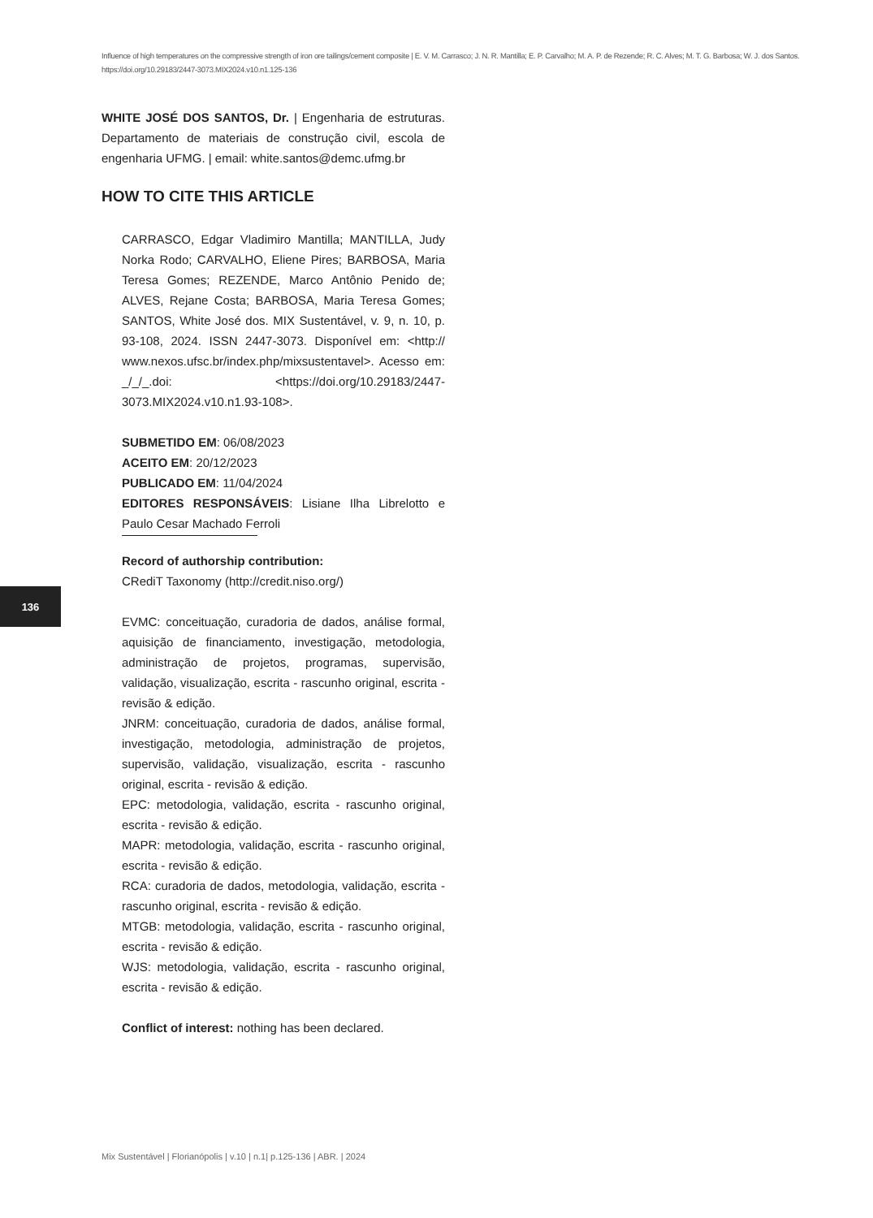Influence of high temperatures on the compressive strength of iron ore tailings/cement composite | E. V. M. Carrasco; J. N. R. Mantilla; E. P. Carvalho; M. A. P. de Rezende; R. C. Alves; M. T. G. Barbosa; W. J. dos Santos.
https://doi.org/10.29183/2447-3073.MIX2024.v10.n1.125-136
WHITE JOSÉ DOS SANTOS, Dr. | Engenharia de estruturas. Departamento de materiais de construção civil, escola de engenharia UFMG. | email: white.santos@demc.ufmg.br
HOW TO CITE THIS ARTICLE
CARRASCO, Edgar Vladimiro Mantilla; MANTILLA, Judy Norka Rodo; CARVALHO, Eliene Pires; BARBOSA, Maria Teresa Gomes; REZENDE, Marco Antônio Penido de; ALVES, Rejane Costa; BARBOSA, Maria Teresa Gomes; SANTOS, White José dos. MIX Sustentável, v. 9, n. 10, p. 93-108, 2024. ISSN 2447-3073. Disponível em: <http:// www.nexos.ufsc.br/index.php/mixsustentavel>. Acesso em: _/_/_.doi: <https://doi.org/10.29183/2447-3073.MIX2024.v10.n1.93-108>.
SUBMETIDO EM: 06/08/2023
ACEITO EM: 20/12/2023
PUBLICADO EM: 11/04/2024
EDITORES RESPONSÁVEIS: Lisiane Ilha Librelotto e Paulo Cesar Machado Ferroli
Record of authorship contribution:
CRediT Taxonomy (http://credit.niso.org/)
EVMC: conceituação, curadoria de dados, análise formal, aquisição de financiamento, investigação, metodologia, administração de projetos, programas, supervisão, validação, visualização, escrita - rascunho original, escrita - revisão & edição.
JNRM: conceituação, curadoria de dados, análise formal, investigação, metodologia, administração de projetos, supervisão, validação, visualização, escrita - rascunho original, escrita - revisão & edição.
EPC: metodologia, validação, escrita - rascunho original, escrita - revisão & edição.
MAPR: metodologia, validação, escrita - rascunho original, escrita - revisão & edição.
RCA: curadoria de dados, metodologia, validação, escrita - rascunho original, escrita - revisão & edição.
MTGB: metodologia, validação, escrita - rascunho original, escrita - revisão & edição.
WJS: metodologia, validação, escrita - rascunho original, escrita - revisão & edição.
Conflict of interest: nothing has been declared.
136
Mix Sustentável | Florianópolis | v.10 | n.1| p.125-136 | ABR. | 2024